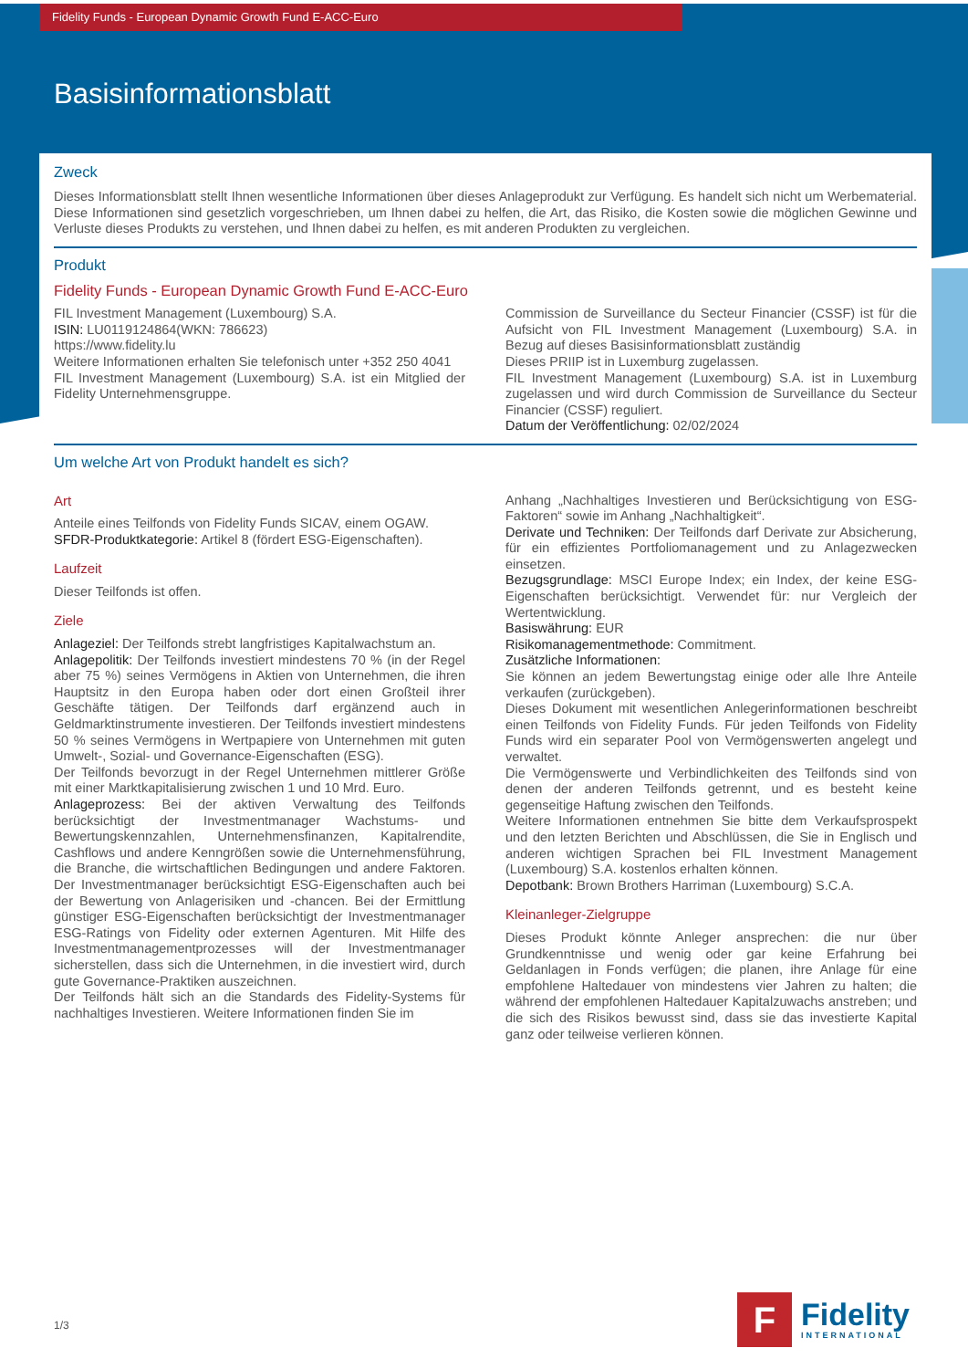Fidelity Funds - European Dynamic Growth Fund E-ACC-Euro
Basisinformationsblatt
Zweck
Dieses Informationsblatt stellt Ihnen wesentliche Informationen über dieses Anlageprodukt zur Verfügung. Es handelt sich nicht um Werbematerial. Diese Informationen sind gesetzlich vorgeschrieben, um Ihnen dabei zu helfen, die Art, das Risiko, die Kosten sowie die möglichen Gewinne und Verluste dieses Produkts zu verstehen, und Ihnen dabei zu helfen, es mit anderen Produkten zu vergleichen.
Produkt
Fidelity Funds - European Dynamic Growth Fund E-ACC-Euro
FIL Investment Management (Luxembourg) S.A.
ISIN: LU0119124864(WKN: 786623)
https://www.fidelity.lu
Weitere Informationen erhalten Sie telefonisch unter +352 250 4041
FIL Investment Management (Luxembourg) S.A. ist ein Mitglied der Fidelity Unternehmensgruppe.
Commission de Surveillance du Secteur Financier (CSSF) ist für die Aufsicht von FIL Investment Management (Luxembourg) S.A. in Bezug auf dieses Basisinformationsblatt zuständig
Dieses PRIIP ist in Luxemburg zugelassen.
FIL Investment Management (Luxembourg) S.A. ist in Luxemburg zugelassen und wird durch Commission de Surveillance du Secteur Financier (CSSF) reguliert.
Datum der Veröffentlichung: 02/02/2024
Um welche Art von Produkt handelt es sich?
Art
Anteile eines Teilfonds von Fidelity Funds SICAV, einem OGAW.
SFDR-Produktkategorie: Artikel 8 (fördert ESG-Eigenschaften).
Laufzeit
Dieser Teilfonds ist offen.
Ziele
Anlageziel: Der Teilfonds strebt langfristiges Kapitalwachstum an.
Anlagepolitik: Der Teilfonds investiert mindestens 70 % (in der Regel aber 75 %) seines Vermögens in Aktien von Unternehmen, die ihren Hauptsitz in den Europa haben oder dort einen Großteil ihrer Geschäfte tätigen. Der Teilfonds darf ergänzend auch in Geldmarktinstrumente investieren. Der Teilfonds investiert mindestens 50 % seines Vermögens in Wertpapiere von Unternehmen mit guten Umwelt-, Sozial- und Governance-Eigenschaften (ESG).
Der Teilfonds bevorzugt in der Regel Unternehmen mittlerer Größe mit einer Marktkapitalisierung zwischen 1 und 10 Mrd. Euro.
Anlageprozess: Bei der aktiven Verwaltung des Teilfonds berücksichtigt der Investmentmanager Wachstums- und Bewertungskennzahlen, Unternehmensfinanzen, Kapitalrendite, Cashflows und andere Kenngrößen sowie die Unternehmensführung, die Branche, die wirtschaftlichen Bedingungen und andere Faktoren. Der Investmentmanager berücksichtigt ESG-Eigenschaften auch bei der Bewertung von Anlagerisiken und -chancen. Bei der Ermittlung günstiger ESG-Eigenschaften berücksichtigt der Investmentmanager ESG-Ratings von Fidelity oder externen Agenturen. Mit Hilfe des Investmentmanagementprozesses will der Investmentmanager sicherstellen, dass sich die Unternehmen, in die investiert wird, durch gute Governance-Praktiken auszeichnen.
Der Teilfonds hält sich an die Standards des Fidelity-Systems für nachhaltiges Investieren. Weitere Informationen finden Sie im
Anhang „Nachhaltiges Investieren und Berücksichtigung von ESG-Faktoren“ sowie im Anhang „Nachhaltigkeit“.
Derivate und Techniken: Der Teilfonds darf Derivate zur Absicherung, für ein effizientes Portfoliomanagement und zu Anlagezwecken einsetzen.
Bezugsgrundlage: MSCI Europe Index; ein Index, der keine ESG-Eigenschaften berücksichtigt. Verwendet für: nur Vergleich der Wertentwicklung.
Basiswährung: EUR
Risikomanagementmethode: Commitment.
Zusätzliche Informationen:
Sie können an jedem Bewertungstag einige oder alle Ihre Anteile verkaufen (zurückgeben).
Dieses Dokument mit wesentlichen Anlegerinformationen beschreibt einen Teilfonds von Fidelity Funds. Für jeden Teilfonds von Fidelity Funds wird ein separater Pool von Vermögenswerten angelegt und verwaltet.
Die Vermögenswerte und Verbindlichkeiten des Teilfonds sind von denen der anderen Teilfonds getrennt, und es besteht keine gegenseitige Haftung zwischen den Teilfonds.
Weitere Informationen entnehmen Sie bitte dem Verkaufsprospekt und den letzten Berichten und Abschlüssen, die Sie in Englisch und anderen wichtigen Sprachen bei FIL Investment Management (Luxembourg) S.A. kostenlos erhalten können.
Depotbank: Brown Brothers Harriman (Luxembourg) S.C.A.
Kleinanleger-Zielgruppe
Dieses Produkt könnte Anleger ansprechen: die nur über Grundkenntnisse und wenig oder gar keine Erfahrung bei Geldanlagen in Fonds verfügen; die planen, ihre Anlage für eine empfohlene Haltedauer von mindestens vier Jahren zu halten; die während der empfohlenen Haltedauer Kapitalzuwachs anstreben; und die sich des Risikos bewusst sind, dass sie das investierte Kapital ganz oder teilweise verlieren können.
1/3
F
Fidelity
INTERNATIONAL